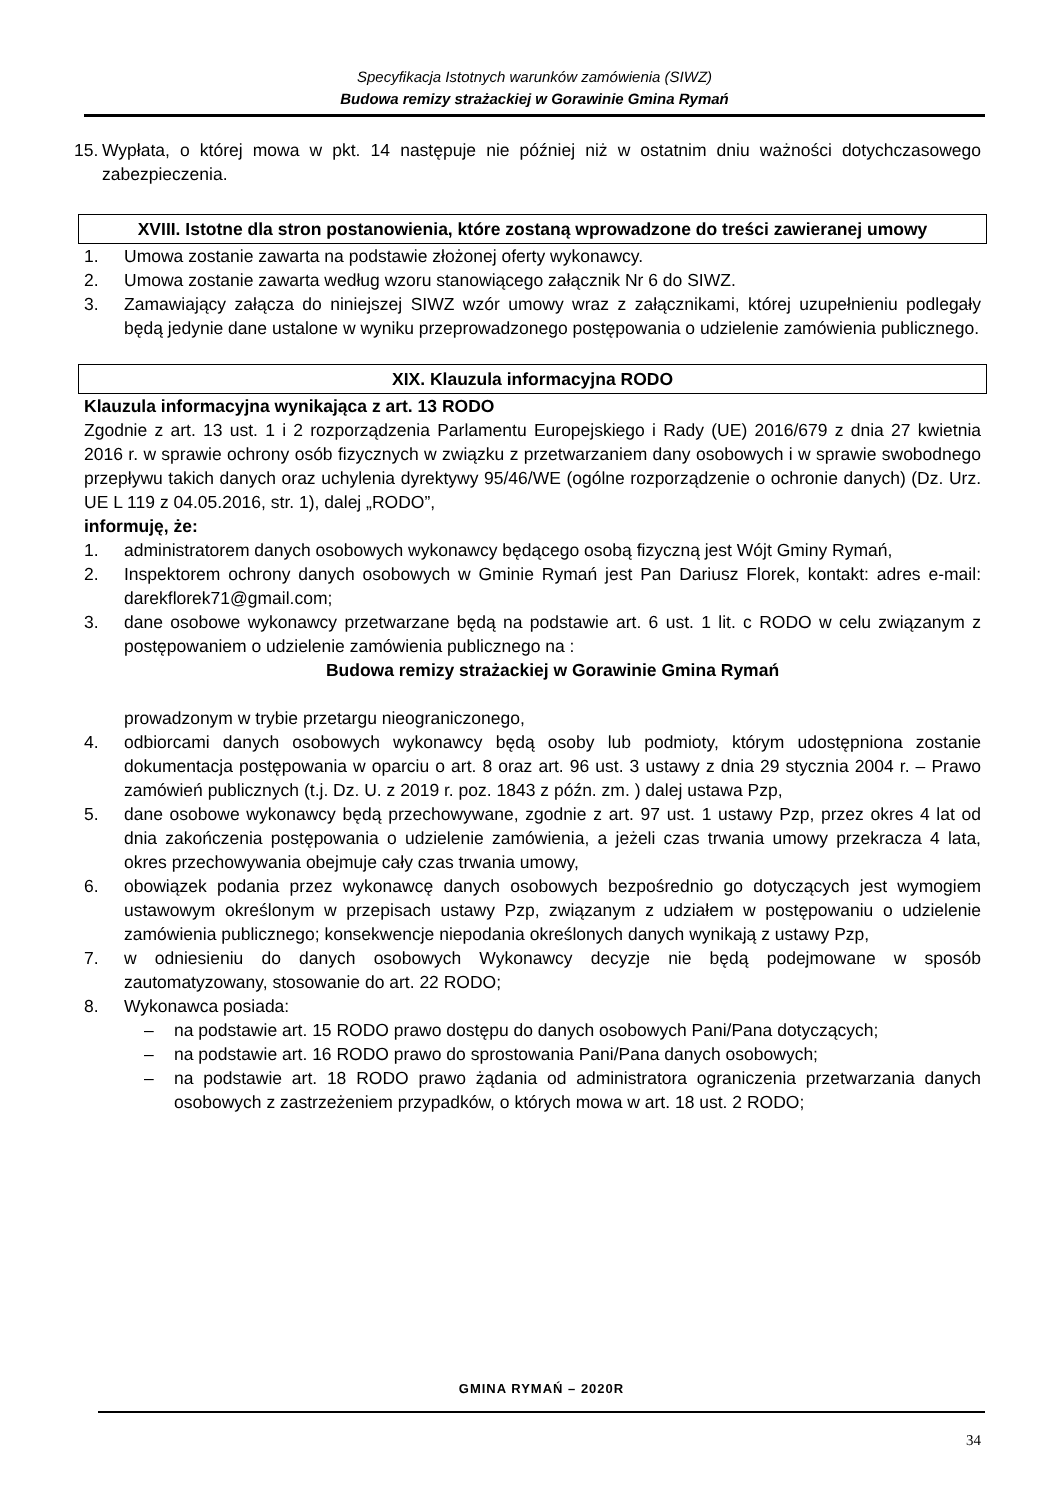Specyfikacja Istotnych warunków zamówienia (SIWZ)
Budowa remizy strażackiej w Gorawinie Gmina Rymań
15. Wypłata, o której mowa w pkt. 14 następuje nie później niż w ostatnim dniu ważności dotychczasowego zabezpieczenia.
XVIII. Istotne dla stron postanowienia, które zostaną wprowadzone do treści zawieranej umowy
1. Umowa zostanie zawarta na podstawie złożonej oferty wykonawcy.
2. Umowa zostanie zawarta według wzoru stanowiącego załącznik Nr 6 do SIWZ.
3. Zamawiający załącza do niniejszej SIWZ wzór umowy wraz z załącznikami, której uzupełnieniu podlegały będą jedynie dane ustalone w wyniku przeprowadzonego postępowania o udzielenie zamówienia publicznego.
XIX. Klauzula informacyjna RODO
Klauzula informacyjna wynikająca z art. 13 RODO
Zgodnie z art. 13 ust. 1 i 2 rozporządzenia Parlamentu Europejskiego i Rady (UE) 2016/679 z dnia 27 kwietnia 2016 r. w sprawie ochrony osób fizycznych w związku z przetwarzaniem dany osobowych i w sprawie swobodnego przepływu takich danych oraz uchylenia dyrektywy 95/46/WE (ogólne rozporządzenie o ochronie danych) (Dz. Urz. UE L 119 z 04.05.2016, str. 1), dalej „RODO”,
informuję, że:
1. administratorem danych osobowych wykonawcy będącego osobą fizyczną jest Wójt Gminy Rymań,
2. Inspektorem ochrony danych osobowych w Gminie Rymań jest Pan Dariusz Florek, kontakt: adres e-mail: darekflorek71@gmail.com;
3. dane osobowe wykonawcy przetwarzane będą na podstawie art. 6 ust. 1 lit. c RODO w celu związanym z postępowaniem o udzielenie zamówienia publicznego na :
Budowa remizy strażackiej w Gorawinie Gmina Rymań
prowadzonym w trybie przetargu nieograniczonego,
4. odbiorcami danych osobowych wykonawcy będą osoby lub podmioty, którym udostępniona zostanie dokumentacja postępowania w oparciu o art. 8 oraz art. 96 ust. 3 ustawy z dnia 29 stycznia 2004 r. – Prawo zamówień publicznych (t.j. Dz. U. z 2019 r. poz. 1843 z późn. zm. ) dalej ustawa Pzp,
5. dane osobowe wykonawcy będą przechowywane, zgodnie z art. 97 ust. 1 ustawy Pzp, przez okres 4 lat od dnia zakończenia postępowania o udzielenie zamówienia, a jeżeli czas trwania umowy przekracza 4 lata, okres przechowywania obejmuje cały czas trwania umowy,
6. obowiązek podania przez wykonawcę danych osobowych bezpośrednio go dotyczących jest wymogiem ustawowym określonym w przepisach ustawy Pzp, związanym z udziałem w postępowaniu o udzielenie zamówienia publicznego; konsekwencje niepodania określonych danych wynikają z ustawy Pzp,
7. w odniesieniu do danych osobowych Wykonawcy decyzje nie będą podejmowane w sposób zautomatyzowany, stosowanie do art. 22 RODO;
8. Wykonawca posiada:
– na podstawie art. 15 RODO prawo dostępu do danych osobowych Pani/Pana dotyczących;
– na podstawie art. 16 RODO prawo do sprostowania Pani/Pana danych osobowych;
– na podstawie art. 18 RODO prawo żądania od administratora ograniczenia przetwarzania danych osobowych z zastrzeżeniem przypadków, o których mowa w art. 18 ust. 2 RODO;
GMINA RYMAŃ – 2020R
34